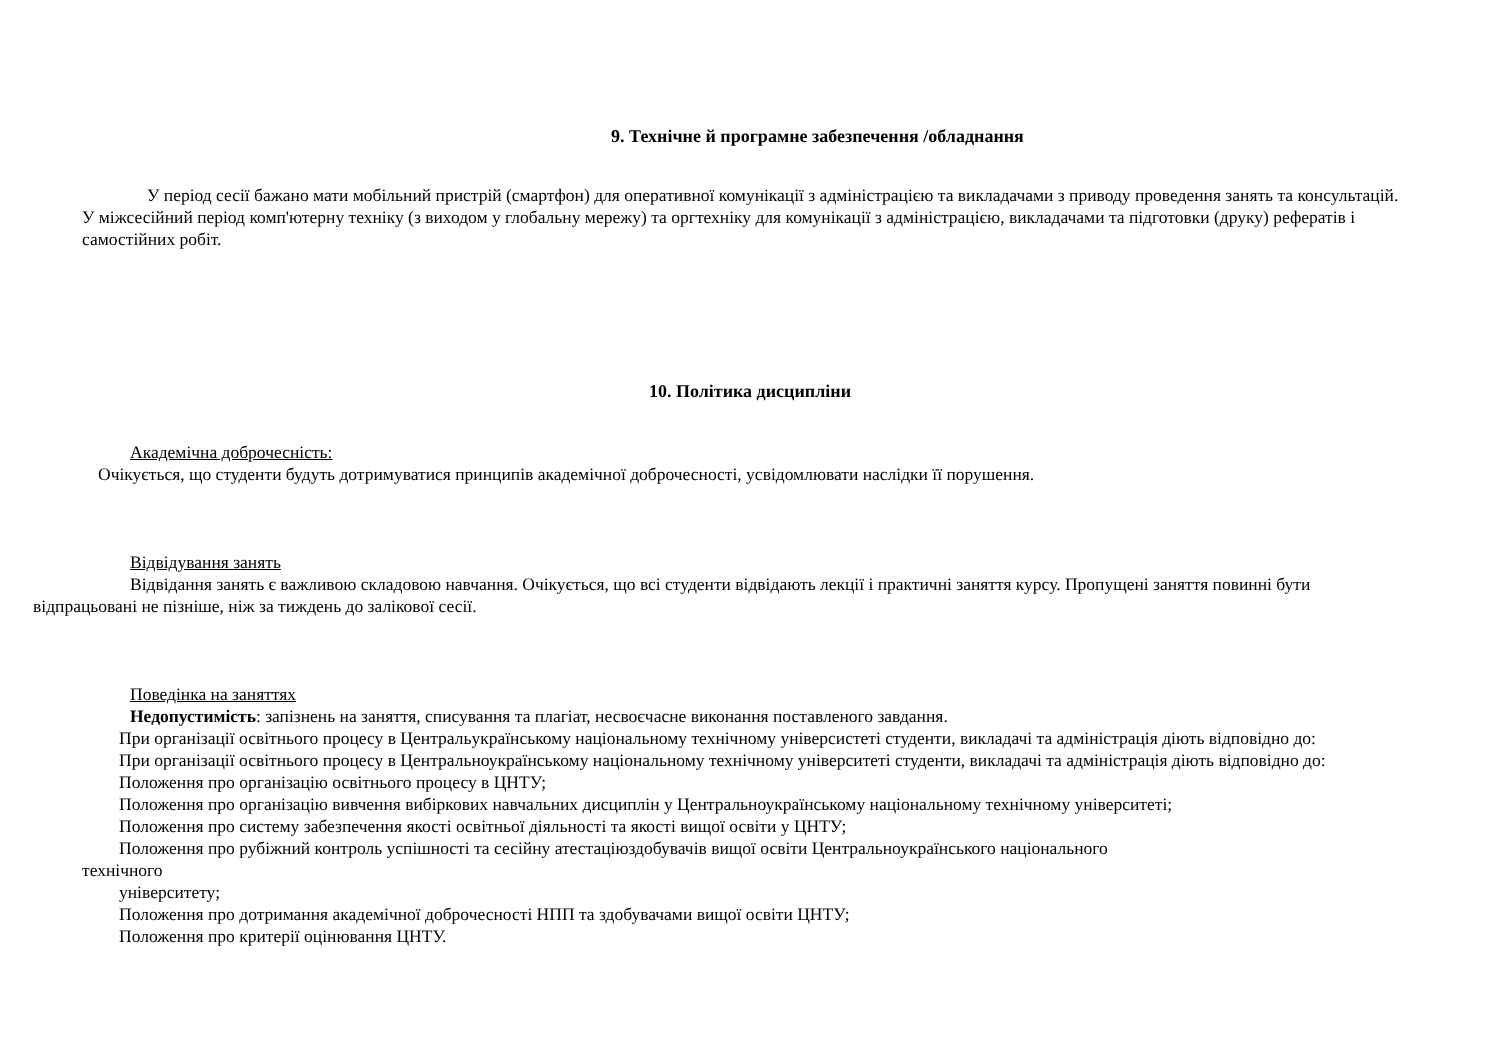9. Технічне й програмне забезпечення /обладнання
У період сесії бажано мати мобільний пристрій (смартфон) для оперативної комунікації з адміністрацією та викладачами з приводу проведення занять та консультацій. У міжсесійний період комп'ютерну техніку (з виходом у глобальну мережу) та оргтехніку для комунікації з адміністрацією, викладачами та підготовки (друку) рефератів і самостійних робіт.
10. Політика дисципліни
Академічна доброчесність:
Очікується, що студенти будуть дотримуватися принципів академічної доброчесності, усвідомлювати наслідки її порушення.
Відвідування занять
Відвідання занять є важливою складовою навчання. Очікується, що всі студенти відвідають лекції і практичні заняття курсу. Пропущені заняття повинні бути відпрацьовані не пізніше, ніж за тиждень до залікової сесії.
Поведінка на заняттях
Недопустимість: запізнень на заняття, списування та плагіат, несвоєчасне виконання поставленого завдання.
При організації освітнього процесу в Центральукраїнському національному технічному універсистеті студенти, викладачі та адміністрація діють відповідно до:
При організації освітнього процесу в Центральноукраїнському національному технічному університеті студенти, викладачі та адміністрація діють відповідно до:
Положення про організацію освітнього процесу в ЦНТУ;
Положення про організацію вивчення вибіркових навчальних дисциплін у Центральноукраїнському національному технічному університеті;
Положення про систему забезпечення якості освітньої діяльності та якості вищої освіти у ЦНТУ;
Положення про рубіжний контроль успішності та сесійну атестаціюздобувачів вищої освіти Центральноукраїнського національного
технічного
університету;
Положення про дотримання академічної доброчесності НПП та здобувачами вищої освіти ЦНТУ;
Положення про критерії оцінювання ЦНТУ.